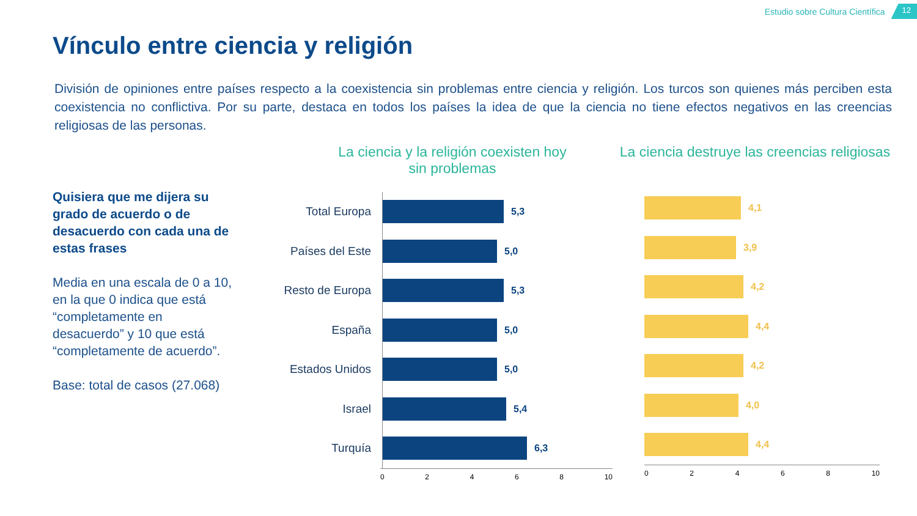Estudio sobre Cultura Científica
12
Vínculo entre ciencia y religión
División de opiniones entre países respecto a la coexistencia sin problemas entre ciencia y religión. Los turcos son quienes más perciben esta coexistencia no conflictiva. Por su parte, destaca en todos los países la idea de que la ciencia no tiene efectos negativos en las creencias religiosas de las personas.
Quisiera que me dijera su grado de acuerdo o de desacuerdo con cada una de estas frases
Media en una escala de 0 a 10, en la que 0 indica que está “completamente en desacuerdo” y 10 que está “completamente de acuerdo”.
Base: total de casos (27.068)
La ciencia y la religión coexisten hoy sin problemas
La ciencia destruye las creencias religiosas
Total Europa
5,3
Países del Este
5,0
Resto de Europa
5,3
España
5,0
Estados Unidos
5,0
Israel
5,4
Turquía
6,3
0 2 4 6 8 10
4,1
3,9
4,2
4,4
4,2
4,0
4,4
0 2 4 6 8 10